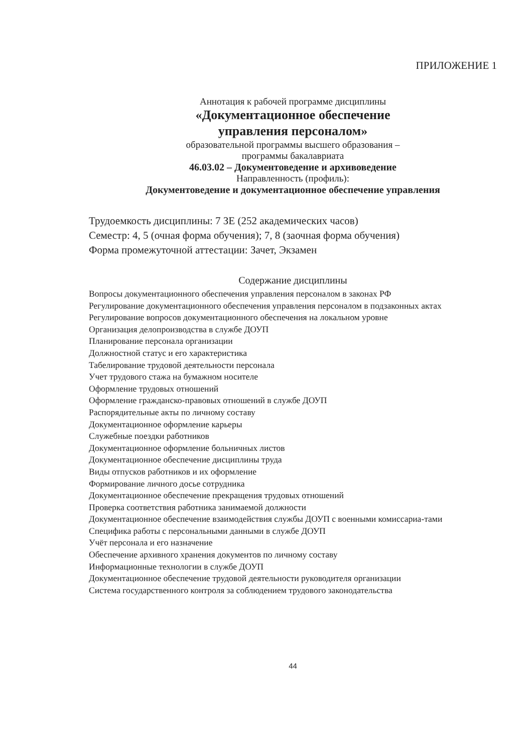ПРИЛОЖЕНИЕ 1
Аннотация к рабочей программе дисциплины
«Документационное обеспечение
управления персоналом»
образовательной программы высшего образования –
программы бакалавриата
46.03.02 – Документоведение и архивоведение
Направленность (профиль):
Документоведение и документационное обеспечение управления
Трудоемкость дисциплины: 7 ЗЕ (252 академических часов)
Семестр: 4, 5 (очная форма обучения); 7, 8 (заочная форма обучения)
Форма промежуточной аттестации: Зачет, Экзамен
Содержание дисциплины
Вопросы документационного обеспечения управления персоналом в законах РФ
Регулирование документационного обеспечения управления персоналом в подзаконных актах
Регулирование вопросов документационного обеспечения на локальном уровне
Организация делопроизводства в службе ДОУП
Планирование персонала организации
Должностной статус и его характеристика
Табелирование трудовой деятельности персонала
Учет трудового стажа на бумажном носителе
Оформление трудовых отношений
Оформление гражданско-правовых отношений в службе ДОУП
Распорядительные акты по личному составу
Документационное оформление карьеры
Служебные поездки работников
Документационное оформление больничных листов
Документационное обеспечение дисциплины труда
Виды отпусков работников и их оформление
Формирование личного досье сотрудника
Документационное обеспечение прекращения трудовых отношений
Проверка соответствия работника занимаемой должности
Документационное обеспечение взаимодействия службы ДОУП с военными комиссариа-тами
Специфика работы с персональными данными в службе ДОУП
Учёт персонала и его назначение
Обеспечение архивного хранения документов по личному составу
Информационные технологии в службе ДОУП
Документационное обеспечение трудовой деятельности руководителя организации
Система государственного контроля за соблюдением трудового законодательства
44